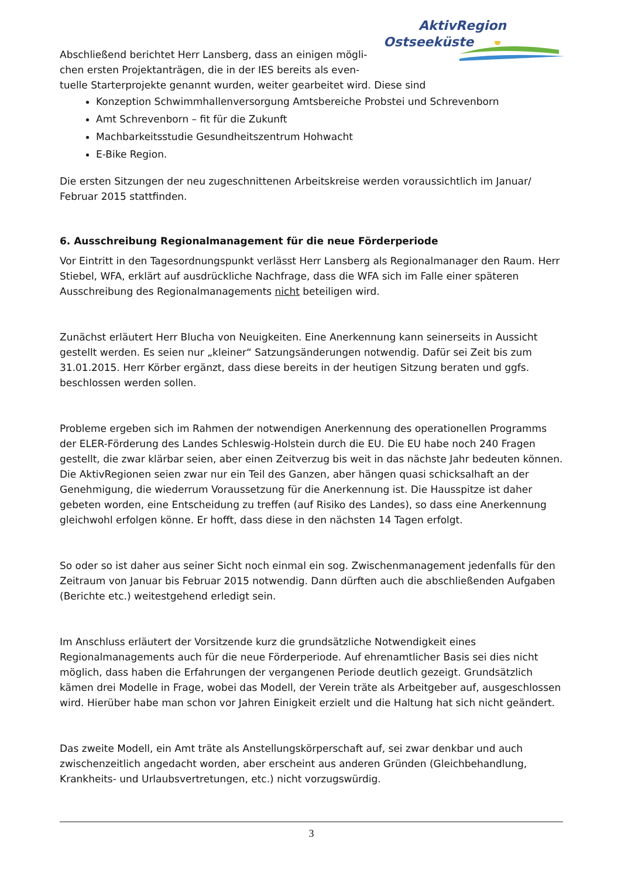AktivRegion
Ostseeküste
Abschließend berichtet Herr Lansberg, dass an einigen mögli-chen ersten Projektanträgen, die in der IES bereits als even-
tuelle Starterprojekte genannt wurden, weiter gearbeitet wird. Diese sind
Konzeption Schwimmhallenversorgung Amtsbereiche Probstei und Schrevenborn
Amt Schrevenborn – fit für die Zukunft
Machbarkeitsstudie Gesundheitszentrum Hohwacht
E-Bike Region.
Die ersten Sitzungen der neu zugeschnittenen Arbeitskreise werden voraussichtlich im Januar/ Februar 2015 stattfinden.
6. Ausschreibung Regionalmanagement für die neue Förderperiode
Vor Eintritt in den Tagesordnungspunkt verlässt Herr Lansberg als Regionalmanager den Raum. Herr Stiebel, WFA, erklärt auf ausdrückliche Nachfrage, dass die WFA sich im Falle einer späteren Ausschreibung des Regionalmanagements nicht beteiligen wird.
Zunächst erläutert Herr Blucha von Neuigkeiten. Eine Anerkennung kann seinerseits in Aussicht gestellt werden. Es seien nur „kleiner“ Satzungsänderungen notwendig. Dafür sei Zeit bis zum 31.01.2015. Herr Körber ergänzt, dass diese bereits in der heutigen Sitzung beraten und ggfs. beschlossen werden sollen.
Probleme ergeben sich im Rahmen der notwendigen Anerkennung des operationellen Programms der ELER-Förderung des Landes Schleswig-Holstein durch die EU. Die EU habe noch 240 Fragen gestellt, die zwar klärbar seien, aber einen Zeitverzug bis weit in das nächste Jahr bedeuten können. Die AktivRegionen seien zwar nur ein Teil des Ganzen, aber hängen quasi schicksalhaft an der Genehmigung, die wiederrum Voraussetzung für die Anerkennung ist. Die Hausspitze ist daher gebeten worden, eine Entscheidung zu treffen (auf Risiko des Landes), so dass eine Anerkennung gleichwohl erfolgen könne. Er hofft, dass diese in den nächsten 14 Tagen erfolgt.
So oder so ist daher aus seiner Sicht noch einmal ein sog. Zwischenmanagement jedenfalls für den Zeitraum von Januar bis Februar 2015 notwendig. Dann dürften auch die abschließenden Aufgaben (Berichte etc.) weitestgehend erledigt sein.
Im Anschluss erläutert der Vorsitzende kurz die grundsätzliche Notwendigkeit eines Regionalmanagements auch für die neue Förderperiode. Auf ehrenamtlicher Basis sei dies nicht möglich, dass haben die Erfahrungen der vergangenen Periode deutlich gezeigt. Grundsätzlich kämen drei Modelle in Frage, wobei das Modell, der Verein träte als Arbeitgeber auf, ausgeschlossen wird. Hierüber habe man schon vor Jahren Einigkeit erzielt und die Haltung hat sich nicht geändert.
Das zweite Modell, ein Amt träte als Anstellungskörperschaft auf, sei zwar denkbar und auch zwischenzeitlich angedacht worden, aber erscheint aus anderen Gründen (Gleichbehandlung, Krankheits- und Urlaubsvertretungen, etc.) nicht vorzugswürdig.
3